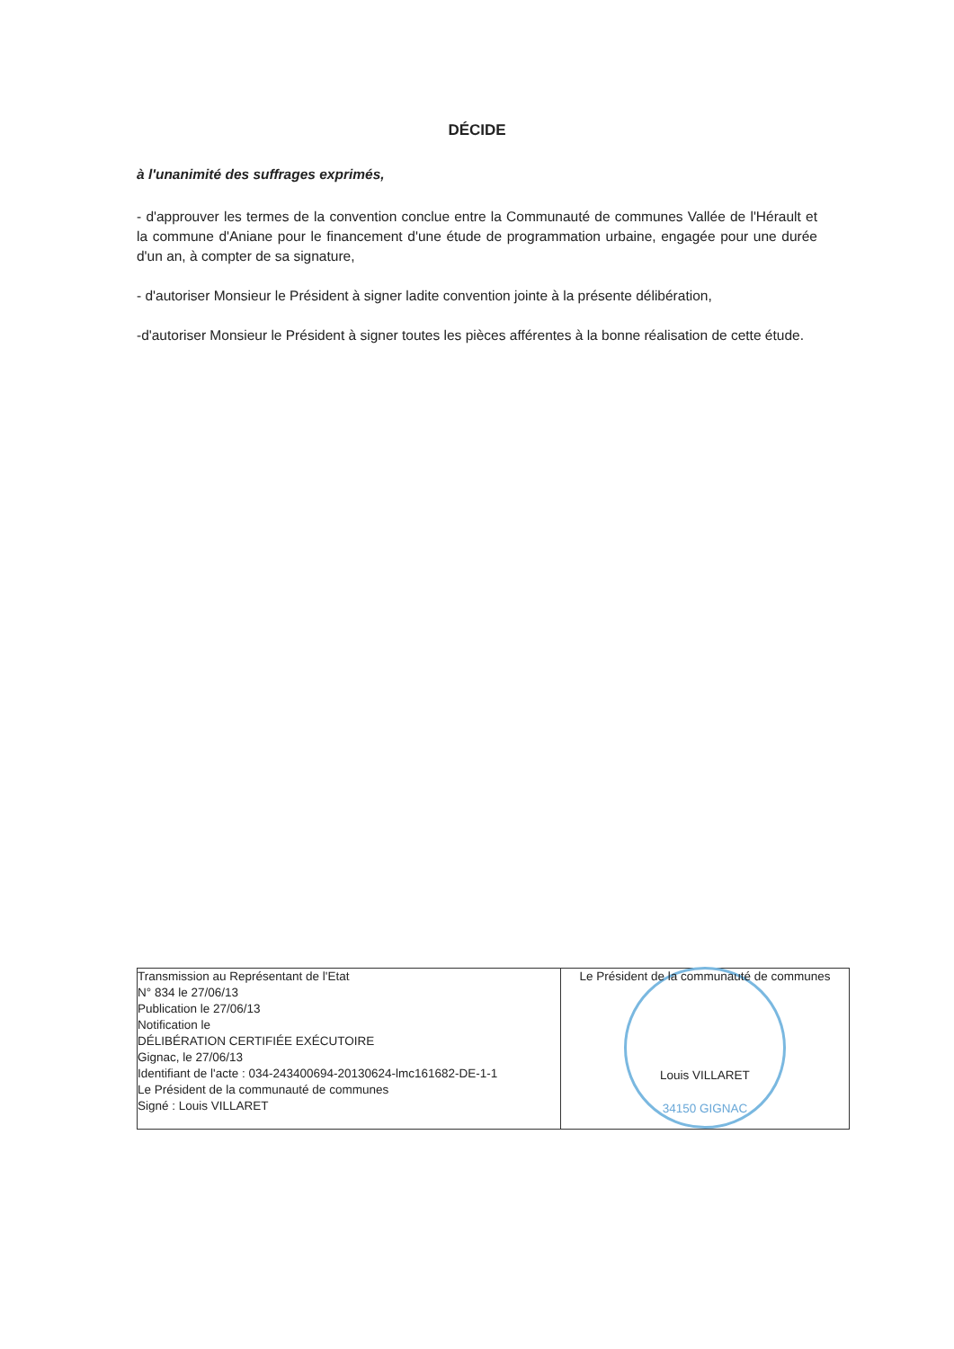DÉCIDE
à l'unanimité des suffrages exprimés,
- d'approuver les termes de la convention conclue entre la Communauté de communes Vallée de l'Hérault et la commune d'Aniane pour le financement d'une étude de programmation urbaine, engagée pour une durée d'un an, à compter de sa signature,
- d'autoriser Monsieur le Président à signer ladite convention jointe à la présente délibération,
-d'autoriser Monsieur le Président à signer toutes les pièces afférentes à la bonne réalisation de cette étude.
| Transmission au Représentant de l'Etat N° 834 le 27/06/13 Publication le 27/06/13 Notification le DÉLIBÉRATION CERTIFIÉE EXÉCUTOIRE Gignac, le 27/06/13 Identifiant de l'acte : 034-243400694-20130624-lmc161682-DE-1-1 Le Président de la communauté de communes Signé : Louis VILLARET | Le Président de la communauté de communes 34150 GIGNAC Louis VILLARET |